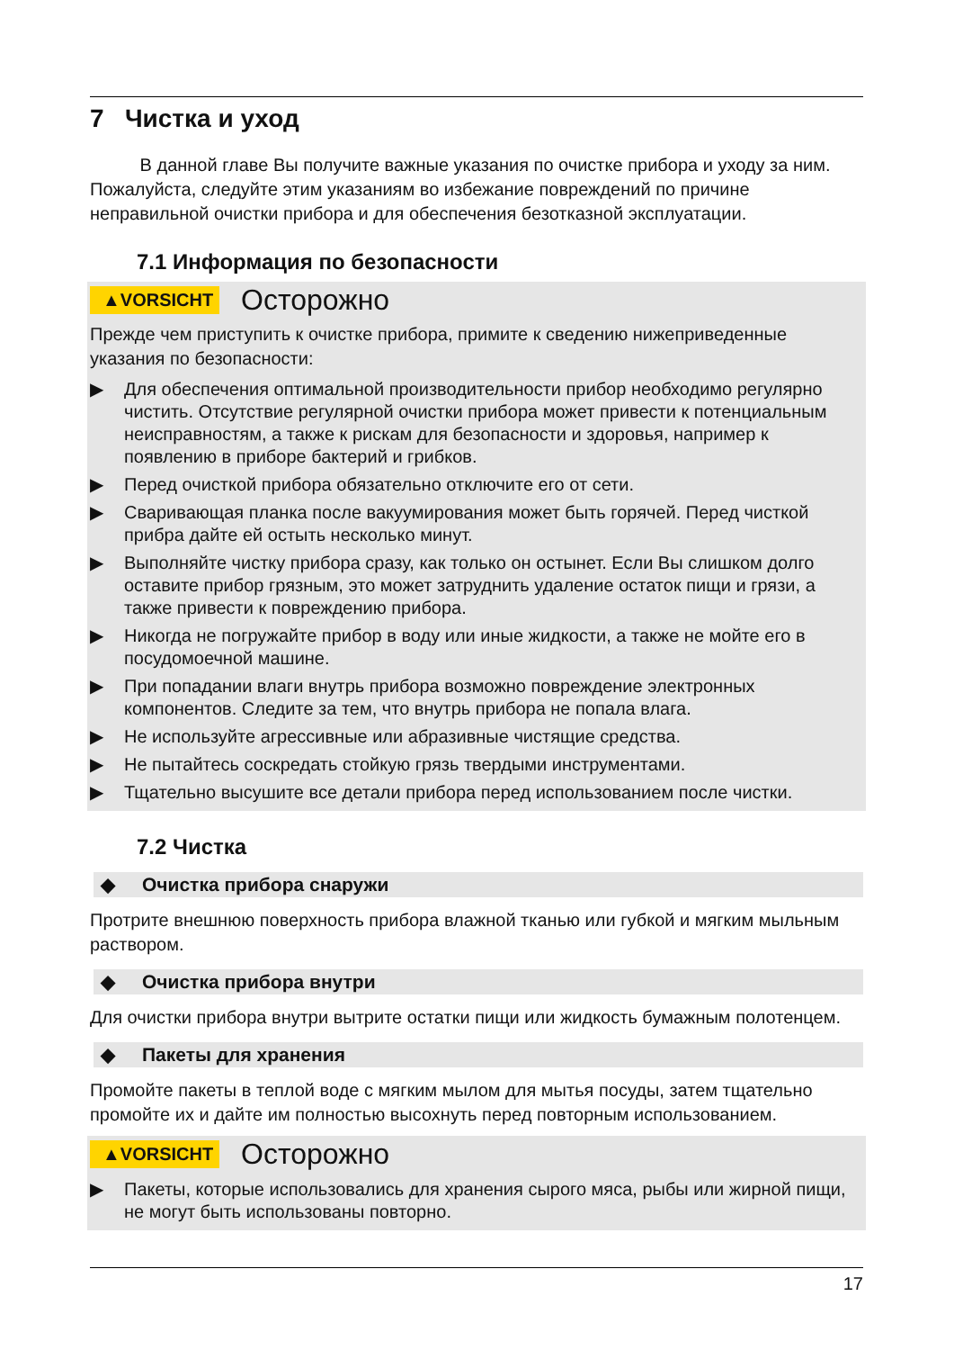7 Чистка и уход
В данной главе Вы получите важные указания по очистке прибора и уходу за ним. Пожалуйста, следуйте этим указаниям во избежание повреждений по причине неправильной очистки прибора и для обеспечения безотказной эксплуатации.
7.1 Информация по безопасности
▲VORSICHT Осторожно
Прежде чем приступить к очистке прибора, примите к сведению нижеприведенные указания по безопасности:
▶ Для обеспечения оптимальной производительности прибор необходимо регулярно чистить. Отсутствие регулярной очистки прибора может привести к потенциальным неисправностям, а также к рискам для безопасности и здоровья, например к появлению в приборе бактерий и грибков.
▶ Перед очисткой прибора обязательно отключите его от сети.
▶ Сваривающая планка после вакуумирования может быть горячей. Перед чисткой прибра дайте ей остыть несколько минут.
▶ Выполняйте чистку прибора сразу, как только он остынет. Если Вы слишком долго оставите прибор грязным, это может затруднить удаление остаток пищи и грязи, а также привести к повреждению прибора.
▶ Никогда не погружайте прибор в воду или иные жидкости, а также не мойте его в посудомоечной машине.
▶ При попадании влаги внутрь прибора возможно повреждение электронных компонентов. Следите за тем, что внутрь прибора не попала влага.
▶ Не используйте агрессивные или абразивные чистящие средства.
▶ Не пытайтесь соскредать стойкую грязь твердыми инструментами.
▶ Тщательно высушите все детали прибора перед использованием после чистки.
7.2 Чистка
◆ Очистка прибора снаружи
Протрите внешнюю поверхность прибора влажной тканью или губкой и мягким мыльным раствором.
◆ Очистка прибора внутри
Для очистки прибора внутри вытрите остатки пищи или жидкость бумажным полотенцем.
◆ Пакеты для хранения
Промойте пакеты в теплой воде с мягким мылом для мытья посуды, затем тщательно промойте их и дайте им полностью высохнуть перед повторным использованием.
▲VORSICHT Осторожно
▶ Пакеты, которые использовались для хранения сырого мяса, рыбы или жирной пищи, не могут быть использованы повторно.
17